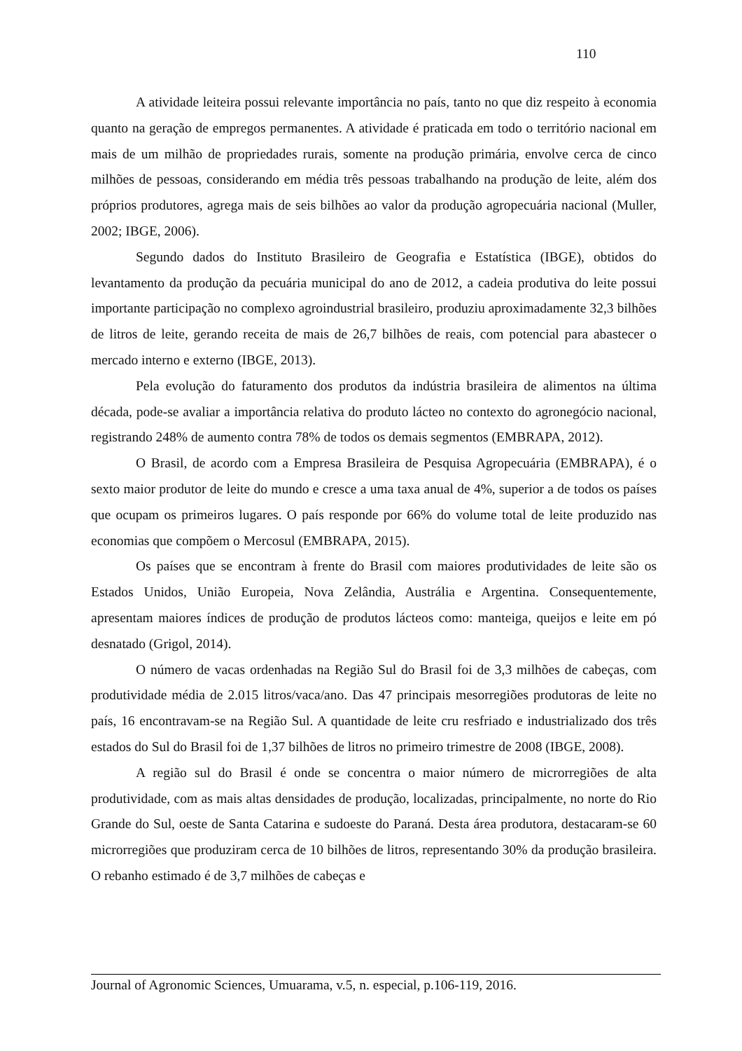110
A atividade leiteira possui relevante importância no país, tanto no que diz respeito à economia quanto na geração de empregos permanentes. A atividade é praticada em todo o território nacional em mais de um milhão de propriedades rurais, somente na produção primária, envolve cerca de cinco milhões de pessoas, considerando em média três pessoas trabalhando na produção de leite, além dos próprios produtores, agrega mais de seis bilhões ao valor da produção agropecuária nacional (Muller, 2002; IBGE, 2006).
Segundo dados do Instituto Brasileiro de Geografia e Estatística (IBGE), obtidos do levantamento da produção da pecuária municipal do ano de 2012, a cadeia produtiva do leite possui importante participação no complexo agroindustrial brasileiro, produziu aproximadamente 32,3 bilhões de litros de leite, gerando receita de mais de 26,7 bilhões de reais, com potencial para abastecer o mercado interno e externo (IBGE, 2013).
Pela evolução do faturamento dos produtos da indústria brasileira de alimentos na última década, pode-se avaliar a importância relativa do produto lácteo no contexto do agronegócio nacional, registrando 248% de aumento contra 78% de todos os demais segmentos (EMBRAPA, 2012).
O Brasil, de acordo com a Empresa Brasileira de Pesquisa Agropecuária (EMBRAPA), é o sexto maior produtor de leite do mundo e cresce a uma taxa anual de 4%, superior a de todos os países que ocupam os primeiros lugares. O país responde por 66% do volume total de leite produzido nas economias que compõem o Mercosul (EMBRAPA, 2015).
Os países que se encontram à frente do Brasil com maiores produtividades de leite são os Estados Unidos, União Europeia, Nova Zelândia, Austrália e Argentina. Consequentemente, apresentam maiores índices de produção de produtos lácteos como: manteiga, queijos e leite em pó desnatado (Grigol, 2014).
O número de vacas ordenhadas na Região Sul do Brasil foi de 3,3 milhões de cabeças, com produtividade média de 2.015 litros/vaca/ano. Das 47 principais mesorregiões produtoras de leite no país, 16 encontravam-se na Região Sul. A quantidade de leite cru resfriado e industrializado dos três estados do Sul do Brasil foi de 1,37 bilhões de litros no primeiro trimestre de 2008 (IBGE, 2008).
A região sul do Brasil é onde se concentra o maior número de microrregiões de alta produtividade, com as mais altas densidades de produção, localizadas, principalmente, no norte do Rio Grande do Sul, oeste de Santa Catarina e sudoeste do Paraná. Desta área produtora, destacaram-se 60 microrregiões que produziram cerca de 10 bilhões de litros, representando 30% da produção brasileira. O rebanho estimado é de 3,7 milhões de cabeças e
Journal of Agronomic Sciences, Umuarama, v.5, n. especial, p.106-119, 2016.